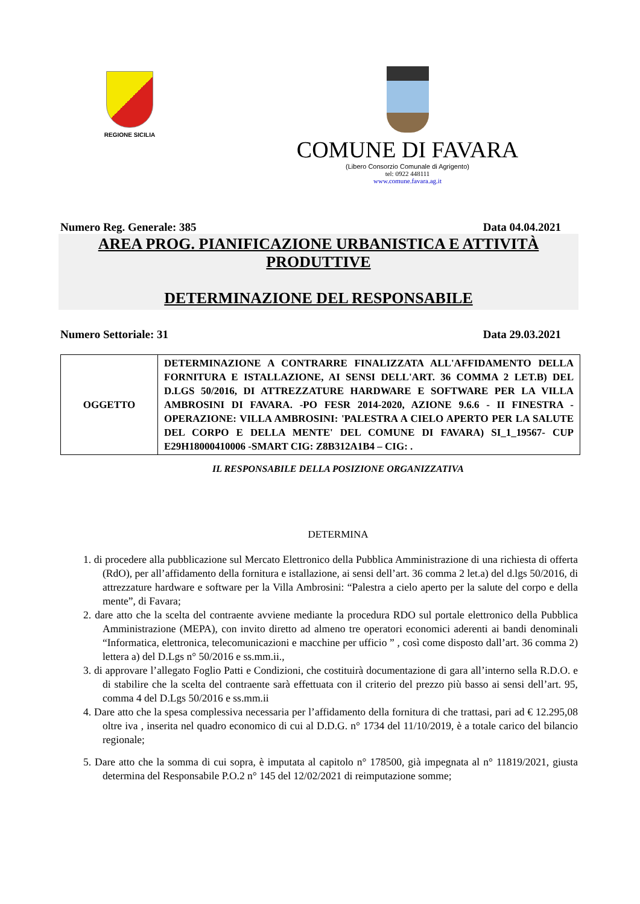REGIONE SICILIA
COMUNE DI FAVARA
(Libero Consorzio Comunale di Agrigento)
tel: 0922 448111
www.comune.favara.ag.it
Numero Reg. Generale: 385 Data 04.04.2021
AREA PROG. PIANIFICAZIONE URBANISTICA E ATTIVITÀ PRODUTTIVE
DETERMINAZIONE DEL RESPONSABILE
Numero Settoriale: 31 Data 29.03.2021
| OGGETTO | DETERMINAZIONE A CONTRARRE FINALIZZATA ALL'AFFIDAMENTO DELLA FORNITURA E ISTALLAZIONE, AI SENSI DELL'ART. 36 COMMA 2 LET.B) DEL D.LGS 50/2016, DI ATTREZZATURE HARDWARE E SOFTWARE PER LA VILLA AMBROSINI DI FAVARA. -PO FESR 2014-2020, AZIONE 9.6.6 - II FINESTRA - OPERAZIONE: VILLA AMBROSINI: 'PALESTRA A CIELO APERTO PER LA SALUTE DEL CORPO E DELLA MENTE' DEL COMUNE DI FAVARA) SI_1_19567- CUP E29H18000410006 -SMART CIG: Z8B312A1B4 – CIG: . |
IL RESPONSABILE DELLA POSIZIONE ORGANIZZATIVA
DETERMINA
1. di procedere alla pubblicazione sul Mercato Elettronico della Pubblica Amministrazione di una richiesta di offerta (RdO), per all’affidamento della fornitura e istallazione, ai sensi dell’art. 36 comma 2 let.a) del d.lgs 50/2016, di attrezzature hardware e software per la Villa Ambrosini: “Palestra a cielo aperto per la salute del corpo e della mente”, di Favara;
2. dare atto che la scelta del contraente avviene mediante la procedura RDO sul portale elettronico della Pubblica Amministrazione (MEPA), con invito diretto ad almeno tre operatori economici aderenti ai bandi denominali “Informatica, elettronica, telecomunicazioni e macchine per ufficio ” , così come disposto dall’art. 36 comma 2) lettera a) del D.Lgs n° 50/2016 e ss.mm.ii.,
3. di approvare l’allegato Foglio Patti e Condizioni, che costituirà documentazione di gara all’interno sella R.D.O. e di stabilire che la scelta del contraente sarà effettuata con il criterio del prezzo più basso ai sensi dell’art. 95, comma 4 del D.Lgs 50/2016 e ss.mm.ii
4. Dare atto che la spesa complessiva necessaria per l’affidamento della fornitura di che trattasi, pari ad € 12.295,08 oltre iva , inserita nel quadro economico di cui al D.D.G. n° 1734 del 11/10/2019, è a totale carico del bilancio regionale;
5. Dare atto che la somma di cui sopra, è imputata al capitolo n° 178500, già impegnata al n° 11819/2021, giusta determina del Responsabile P.O.2 n° 145 del 12/02/2021 di reimputazione somme;